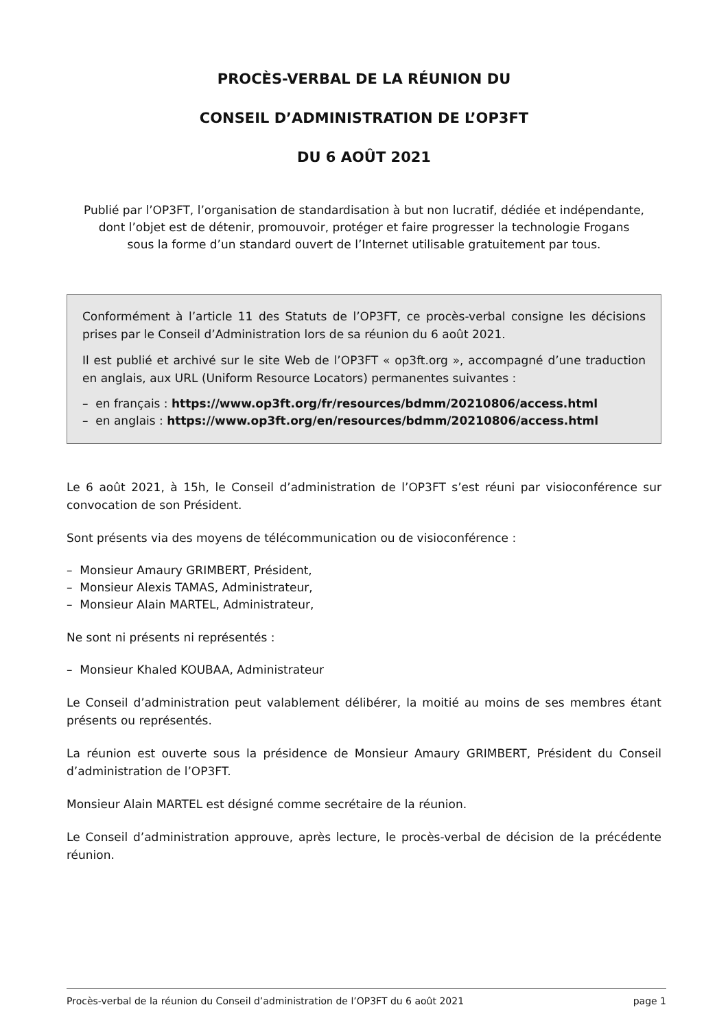PROCÈS-VERBAL DE LA RÉUNION DU
CONSEIL D’ADMINISTRATION DE L’OP3FT
DU 6 AOÛT 2021
Publié par l’OP3FT, l’organisation de standardisation à but non lucratif, dédiée et indépendante,
dont l’objet est de détenir, promouvoir, protéger et faire progresser la technologie Frogans
sous la forme d’un standard ouvert de l’Internet utilisable gratuitement par tous.
Conformément à l’article 11 des Statuts de l’OP3FT, ce procès-verbal consigne les décisions prises par le Conseil d’Administration lors de sa réunion du 6 août 2021.
Il est publié et archivé sur le site Web de l’OP3FT « op3ft.org », accompagné d’une traduction en anglais, aux URL (Uniform Resource Locators) permanentes suivantes :
– en français : https://www.op3ft.org/fr/resources/bdmm/20210806/access.html
– en anglais : https://www.op3ft.org/en/resources/bdmm/20210806/access.html
Le 6 août 2021, à 15h, le Conseil d’administration de l’OP3FT s’est réuni par visioconférence sur convocation de son Président.
Sont présents via des moyens de télécommunication ou de visioconférence :
– Monsieur Amaury GRIMBERT, Président,
– Monsieur Alexis TAMAS, Administrateur,
– Monsieur Alain MARTEL, Administrateur,
Ne sont ni présents ni représentés :
– Monsieur Khaled KOUBAA, Administrateur
Le Conseil d’administration peut valablement délibérer, la moitié au moins de ses membres étant présents ou représentés.
La réunion est ouverte sous la présidence de Monsieur Amaury GRIMBERT, Président du Conseil d’administration de l’OP3FT.
Monsieur Alain MARTEL est désigné comme secrétaire de la réunion.
Le Conseil d’administration approuve, après lecture, le procès-verbal de décision de la précédente réunion.
Procès-verbal de la réunion du Conseil d’administration de l’OP3FT du 6 août 2021 page 1